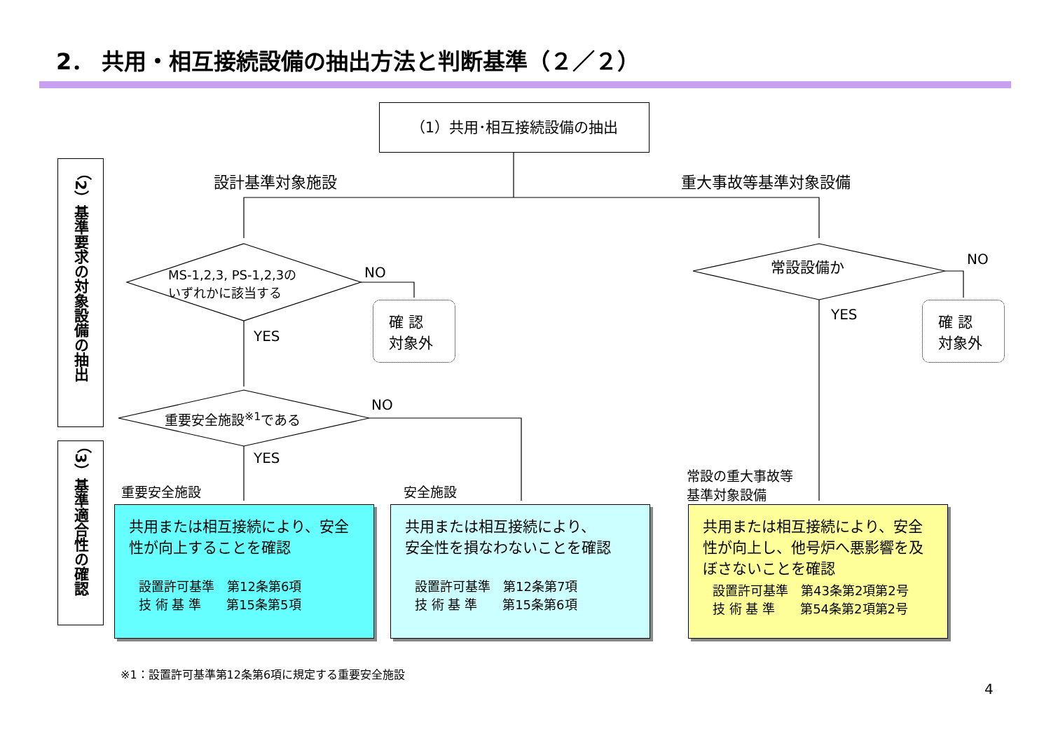2． 共用・相互接続設備の抽出方法と判断基準（２／２）
（1）共用･相互接続設備の抽出
設計基準対象施設 重大事故等基準対象設備
MS-1,2,3, PS-1,2,3の
いずれかに該当する
NO
YES
確 認
対象外
常設設備か NO
YES
確 認
対象外
重要安全施設<sup>※1</sup>である
NO
YES
（2）基準要求の対象設備の抽出
（3）基準適合性の確認
重要安全施設 安全施設
常設の重大事故等
基準対象設備
共用または相互接続により、安全性が向上することを確認
設置許可基準　第12条第6項
技 術 基 準　　第15条第5項
共用または相互接続により、
安全性を損なわないことを確認
設置許可基準　第12条第7項
技 術 基 準　　第15条第6項
共用または相互接続により、安全性が向上し、他号炉へ悪影響を及ぼさないことを確認
設置許可基準　第43条第2項第2号
技 術 基 準　　第54条第2項第2号
※1：設置許可基準第12条第6項に規定する重要安全施設
4